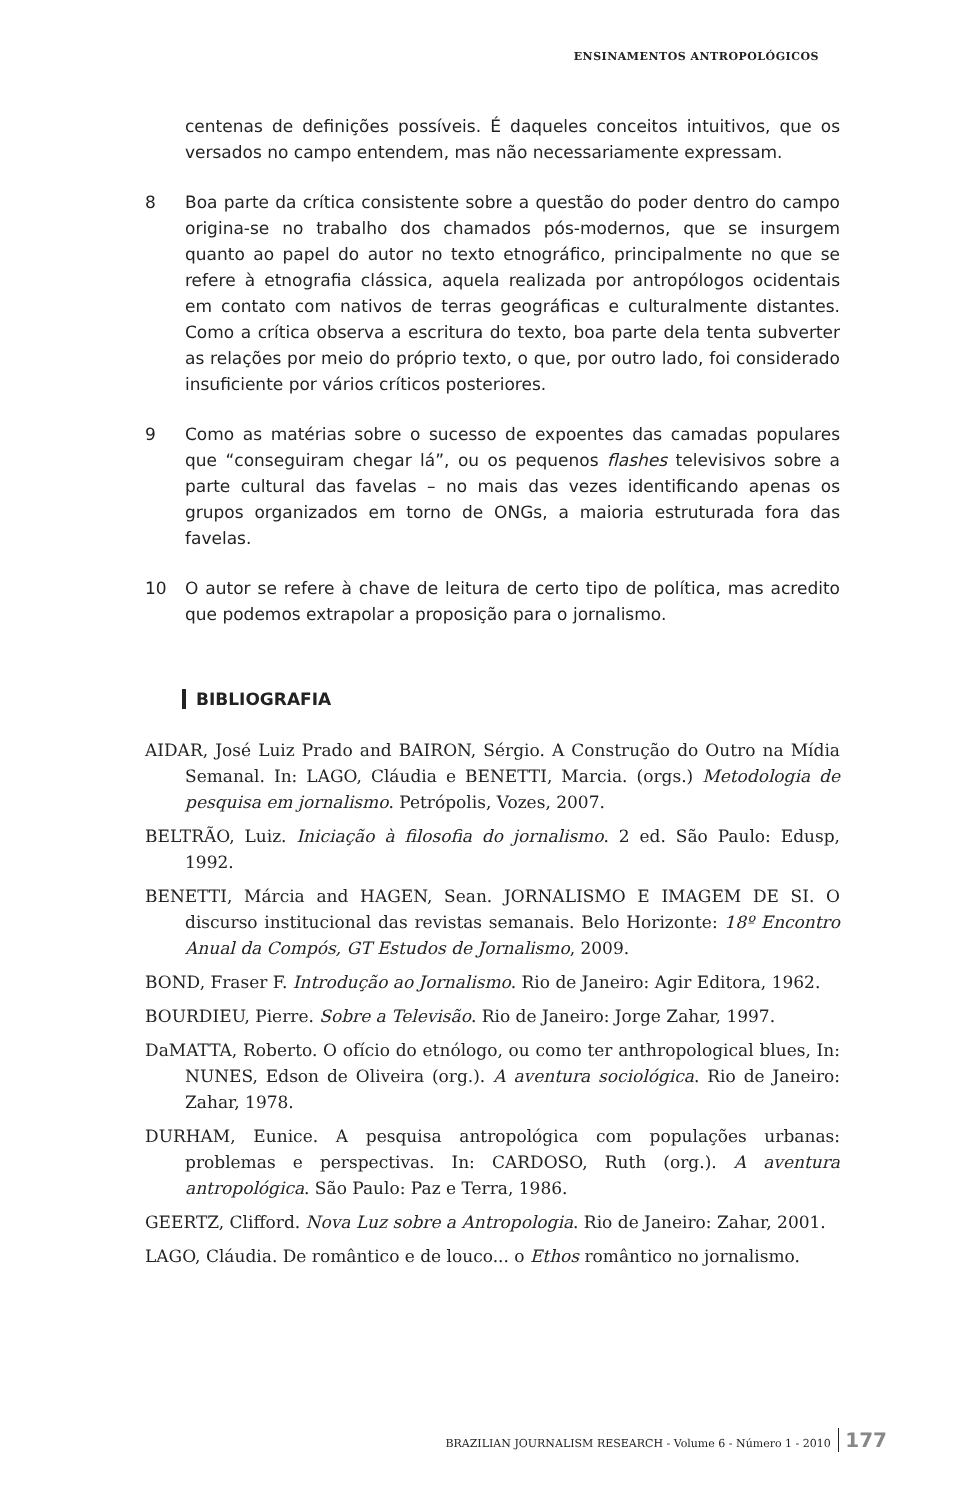ENSINAMENTOS ANTROPOLÓGICOS
centenas de definições possíveis. É daqueles conceitos intuitivos, que os versados no campo entendem, mas não necessariamente expressam.
8 Boa parte da crítica consistente sobre a questão do poder dentro do campo origina-se no trabalho dos chamados pós-modernos, que se insurgem quanto ao papel do autor no texto etnográfico, principalmente no que se refere à etnografia clássica, aquela realizada por antropólogos ocidentais em contato com nativos de terras geográficas e culturalmente distantes. Como a crítica observa a escritura do texto, boa parte dela tenta subverter as relações por meio do próprio texto, o que, por outro lado, foi considerado insuficiente por vários críticos posteriores.
9 Como as matérias sobre o sucesso de expoentes das camadas populares que “conseguiram chegar lá”, ou os pequenos flashes televisivos sobre a parte cultural das favelas – no mais das vezes identificando apenas os grupos organizados em torno de ONGs, a maioria estruturada fora das favelas.
10 O autor se refere à chave de leitura de certo tipo de política, mas acredito que podemos extrapolar a proposição para o jornalismo.
BIBLIOGRAFIA
AIDAR, José Luiz Prado and BAIRON, Sérgio. A Construção do Outro na Mídia Semanal. In: LAGO, Cláudia e BENETTI, Marcia. (orgs.) Metodologia de pesquisa em jornalismo. Petrópolis, Vozes, 2007.
BELTRÃO, Luiz. Iniciação à filosofia do jornalismo. 2 ed. São Paulo: Edusp, 1992.
BENETTI, Márcia and HAGEN, Sean. JORNALISMO E IMAGEM DE SI. O discurso institucional das revistas semanais. Belo Horizonte: 18º Encontro Anual da Compós, GT Estudos de Jornalismo, 2009.
BOND, Fraser F. Introdução ao Jornalismo. Rio de Janeiro: Agir Editora, 1962.
BOURDIEU, Pierre. Sobre a Televisão. Rio de Janeiro: Jorge Zahar, 1997.
DaMATTA, Roberto. O ofício do etnólogo, ou como ter anthropological blues, In: NUNES, Edson de Oliveira (org.). A aventura sociológica. Rio de Janeiro: Zahar, 1978.
DURHAM, Eunice. A pesquisa antropológica com populações urbanas: problemas e perspectivas. In: CARDOSO, Ruth (org.). A aventura antropológica. São Paulo: Paz e Terra, 1986.
GEERTZ, Clifford. Nova Luz sobre a Antropologia. Rio de Janeiro: Zahar, 2001.
LAGO, Cláudia. De romântico e de louco... o Ethos romântico no jornalismo.
BRAZILIAN JOURNALISM RESEARCH - Volume 6 - Número 1 - 2010 177